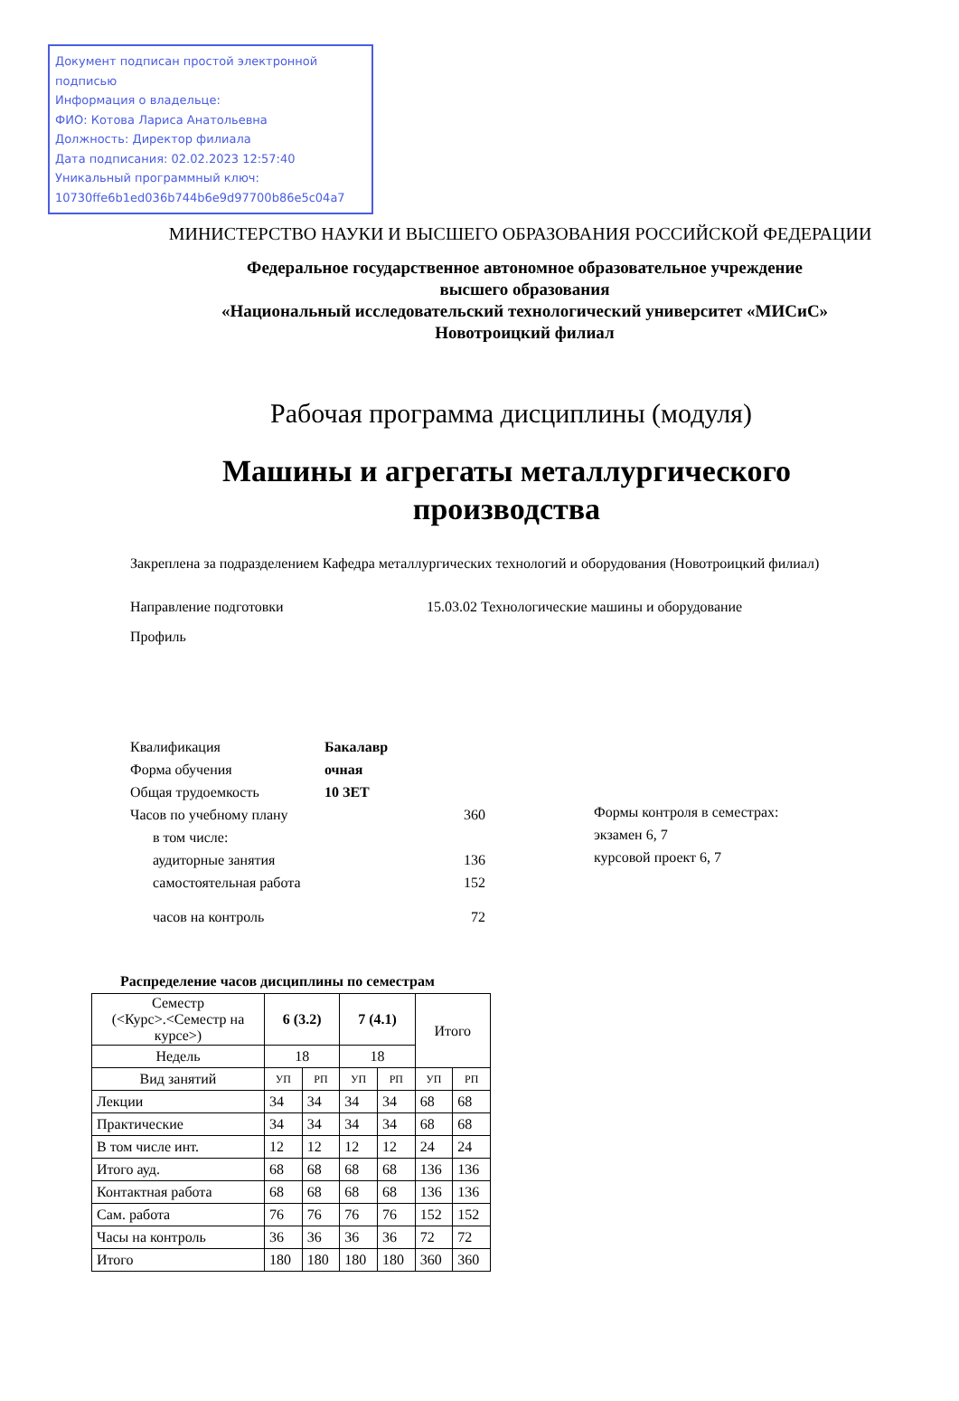Документ подписан простой электронной подписью
Информация о владельце:
ФИО: Котова Лариса Анатольевна
Должность: Директор филиала
Дата подписания: 02.02.2023 12:57:40
Уникальный программный ключ:
10730ffe6b1ed036b744b6e9d97700b86e5c04a7
МИНИСТЕРСТВО НАУКИ И ВЫСШЕГО ОБРАЗОВАНИЯ РОССИЙСКОЙ ФЕДЕРАЦИИ
Федеральное государственное автономное образовательное учреждение
высшего образования
«Национальный исследовательский технологический университет «МИСиС»
Новотроицкий филиал
Рабочая программа дисциплины (модуля)
Машины и агрегаты металлургического
производства
Закреплена за подразделением Кафедра металлургических технологий и оборудования (Новотроицкий филиал)
Направление подготовки 15.03.02 Технологические машины и оборудование
Профиль
Квалификация Бакалавр
Форма обучения очная
Общая трудоемкость 10 ЗЕТ
Часов по учебному плану 360
в том числе:
аудиторные занятия 136
самостоятельная работа 152
часов на контроль 72
Формы контроля в семестрах:
экзамен 6, 7
курсовой проект 6, 7
Распределение часов дисциплины по семестрам
| Семестр (<Курс>.<Семестр на курсе>) | 6 (3.2) | | 7 (4.1) | | Итого | |
| --- | --- | --- | --- | --- | --- | --- |
| Недель | 18 | | 18 | | | |
| Вид занятий | УП | РП | УП | РП | УП | РП |
| Лекции | 34 | 34 | 34 | 34 | 68 | 68 |
| Практические | 34 | 34 | 34 | 34 | 68 | 68 |
| В том числе инт. | 12 | 12 | 12 | 12 | 24 | 24 |
| Итого ауд. | 68 | 68 | 68 | 68 | 136 | 136 |
| Контактная работа | 68 | 68 | 68 | 68 | 136 | 136 |
| Сам. работа | 76 | 76 | 76 | 76 | 152 | 152 |
| Часы на контроль | 36 | 36 | 36 | 36 | 72 | 72 |
| Итого | 180 | 180 | 180 | 180 | 360 | 360 |